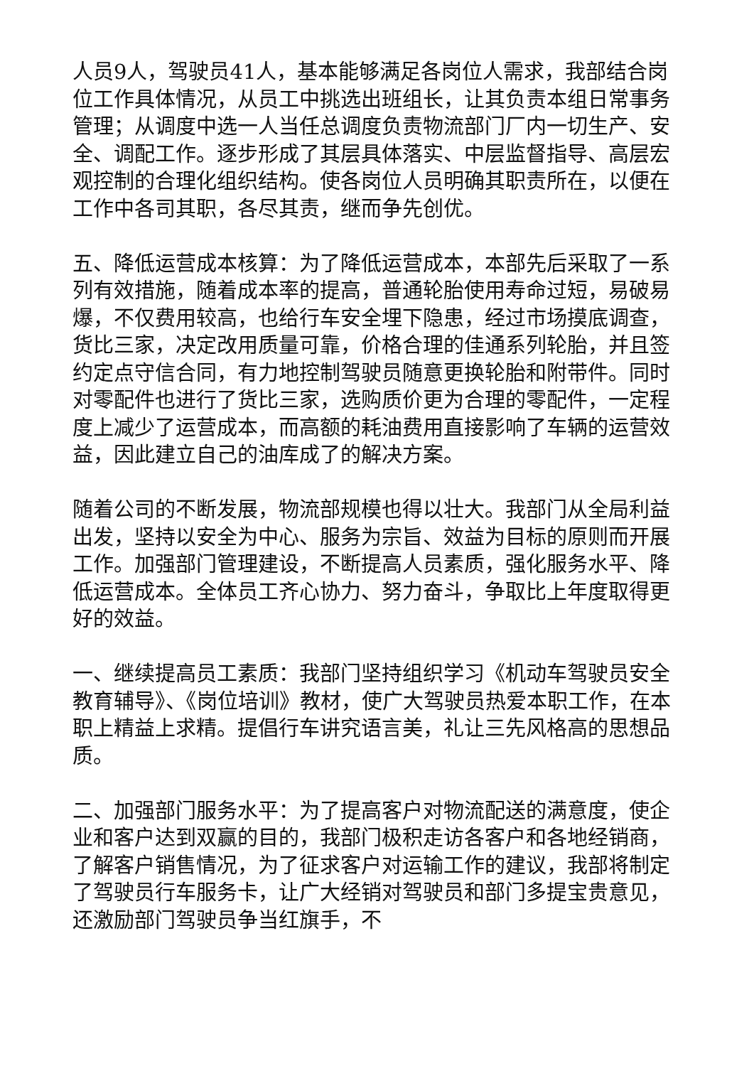人员9人，驾驶员41人，基本能够满足各岗位人需求，我部结合岗位工作具体情况，从员工中挑选出班组长，让其负责本组日常事务管理；从调度中选一人当任总调度负责物流部门厂内一切生产、安全、调配工作。逐步形成了其层具体落实、中层监督指导、高层宏观控制的合理化组织结构。使各岗位人员明确其职责所在，以便在工作中各司其职，各尽其责，继而争先创优。
五、降低运营成本核算：为了降低运营成本，本部先后采取了一系列有效措施，随着成本率的提高，普通轮胎使用寿命过短，易破易爆，不仅费用较高，也给行车安全埋下隐患，经过市场摸底调查，货比三家，决定改用质量可靠，价格合理的佳通系列轮胎，并且签约定点守信合同，有力地控制驾驶员随意更换轮胎和附带件。同时对零配件也进行了货比三家，选购质价更为合理的零配件，一定程度上减少了运营成本，而高额的耗油费用直接影响了车辆的运营效益，因此建立自己的油库成了的解决方案。
随着公司的不断发展，物流部规模也得以壮大。我部门从全局利益出发，坚持以安全为中心、服务为宗旨、效益为目标的原则而开展工作。加强部门管理建设，不断提高人员素质，强化服务水平、降低运营成本。全体员工齐心协力、努力奋斗，争取比上年度取得更好的效益。
一、继续提高员工素质：我部门坚持组织学习《机动车驾驶员安全教育辅导》、《岗位培训》教材，使广大驾驶员热爱本职工作，在本职上精益上求精。提倡行车讲究语言美，礼让三先风格高的思想品质。
二、加强部门服务水平：为了提高客户对物流配送的满意度，使企业和客户达到双赢的目的，我部门极积走访各客户和各地经销商，了解客户销售情况，为了征求客户对运输工作的建议，我部将制定了驾驶员行车服务卡，让广大经销对驾驶员和部门多提宝贵意见，还激励部门驾驶员争当红旗手，不